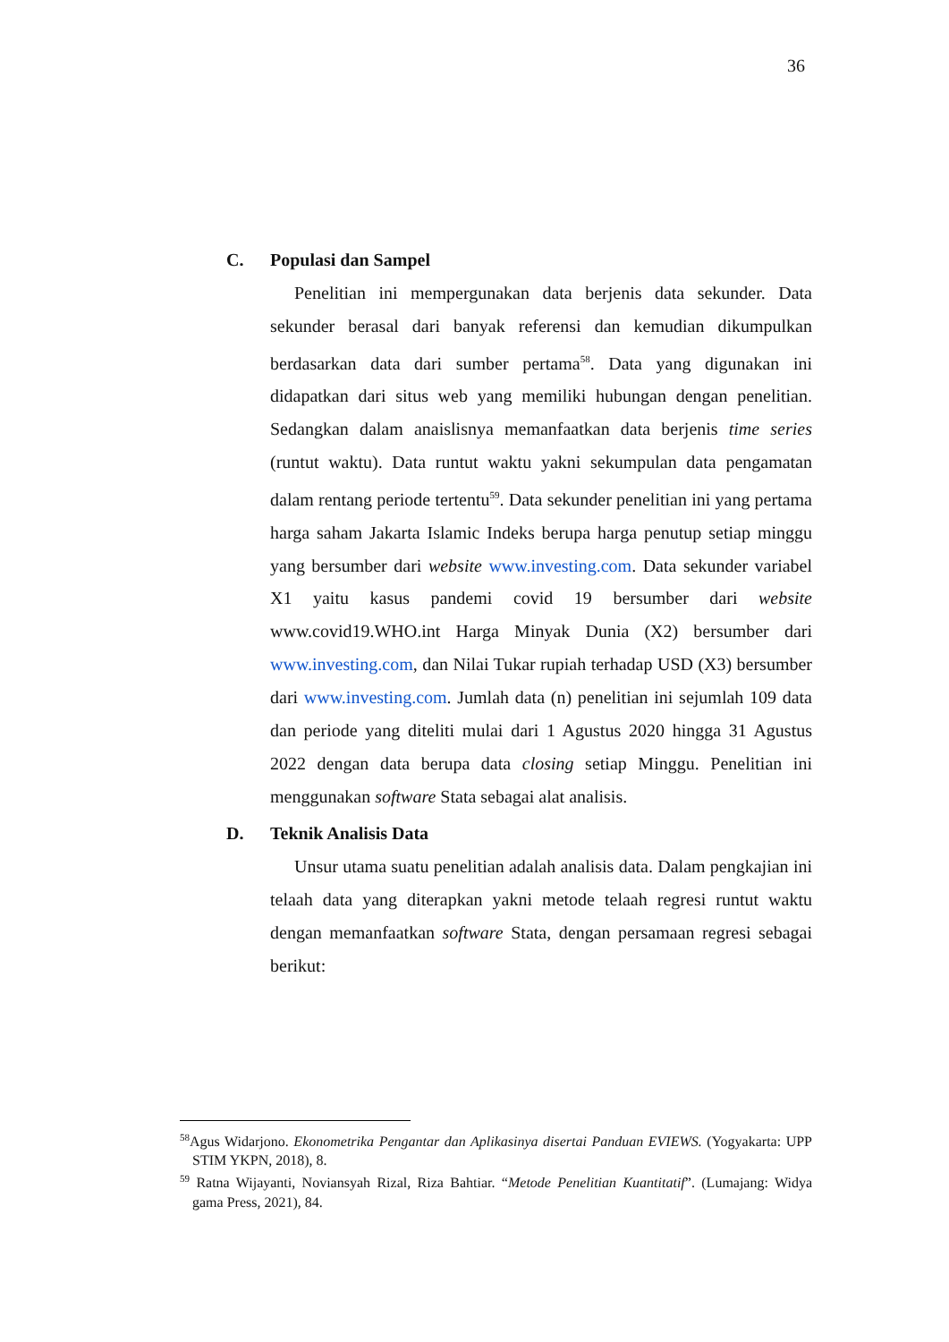36
C. Populasi dan Sampel
Penelitian ini mempergunakan data berjenis data sekunder. Data sekunder berasal dari banyak referensi dan kemudian dikumpulkan berdasarkan data dari sumber pertama<sup>58</sup>. Data yang digunakan ini didapatkan dari situs web yang memiliki hubungan dengan penelitian. Sedangkan dalam anaislisnya memanfaatkan data berjenis time series (runtut waktu). Data runtut waktu yakni sekumpulan data pengamatan dalam rentang periode tertentu<sup>59</sup>. Data sekunder penelitian ini yang pertama harga saham Jakarta Islamic Indeks berupa harga penutup setiap minggu yang bersumber dari website www.investing.com. Data sekunder variabel X1 yaitu kasus pandemi covid 19 bersumber dari website www.covid19.WHO.int Harga Minyak Dunia (X2) bersumber dari www.investing.com, dan Nilai Tukar rupiah terhadap USD (X3) bersumber dari www.investing.com. Jumlah data (n) penelitian ini sejumlah 109 data dan periode yang diteliti mulai dari 1 Agustus 2020 hingga 31 Agustus 2022 dengan data berupa data closing setiap Minggu. Penelitian ini menggunakan software Stata sebagai alat analisis.
D. Teknik Analisis Data
Unsur utama suatu penelitian adalah analisis data. Dalam pengkajian ini telaah data yang diterapkan yakni metode telaah regresi runtut waktu dengan memanfaatkan software Stata, dengan persamaan regresi sebagai berikut:
<sup>58</sup> Agus Widarjono. Ekonometrika Pengantar dan Aplikasinya disertai Panduan EVIEWS. (Yogyakarta: UPP STIM YKPN, 2018), 8.
<sup>59</sup> Ratna Wijayanti, Noviansyah Rizal, Riza Bahtiar. “Metode Penelitian Kuantitatif”. (Lumajang: Widya gama Press, 2021), 84.